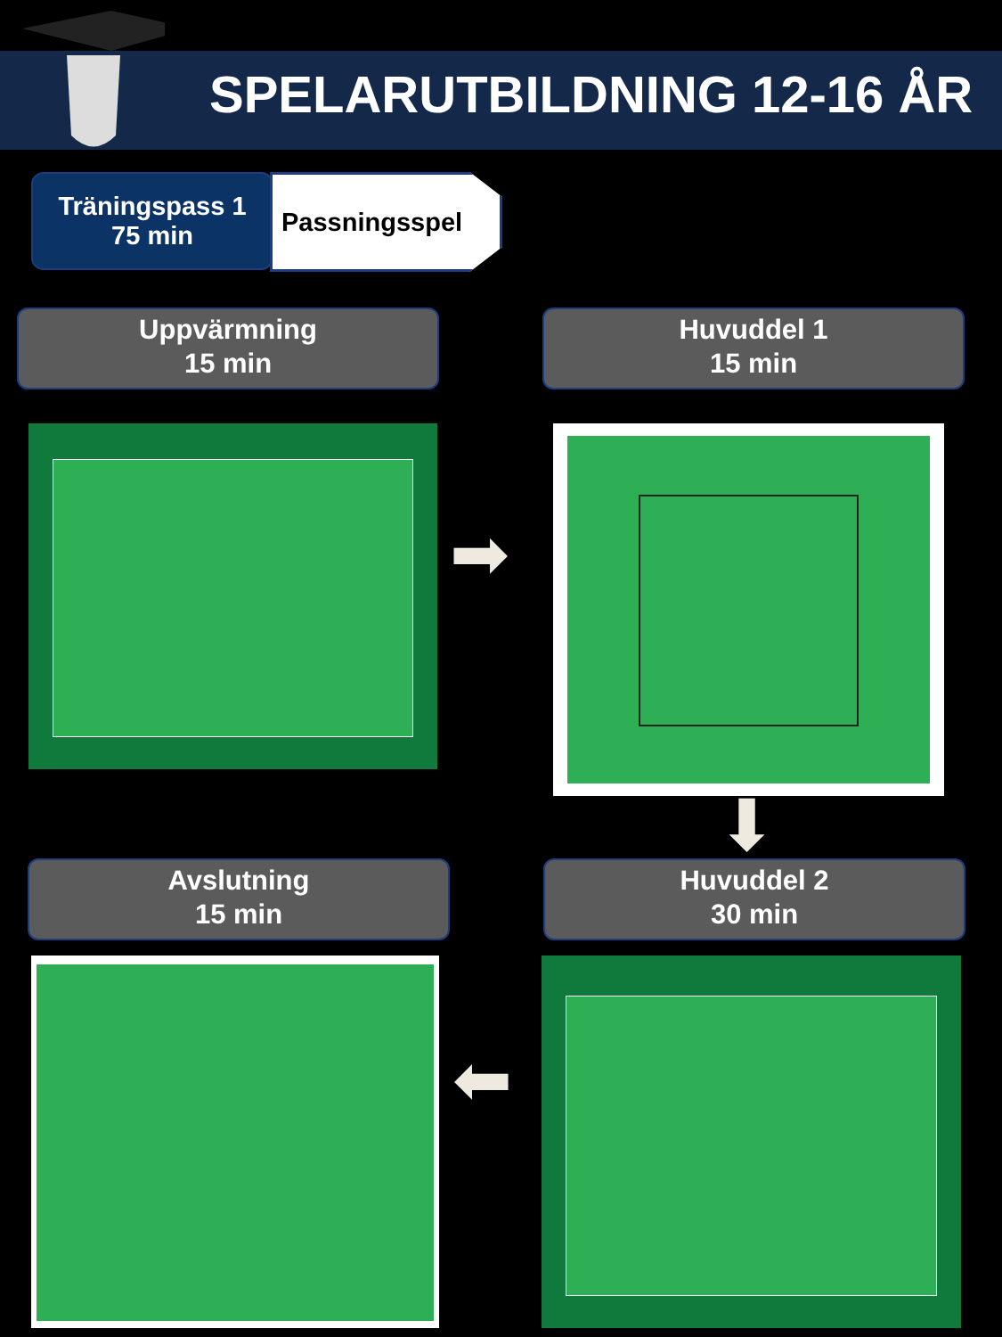SPELARUTBILDNING 12-16 ÅR
Träningspass 1
75 min
Passningsspel
Uppvärmning
15 min
Huvuddel 1
15 min
➡
⬇
Avslutning
15 min
Huvuddel 2
30 min
⬅